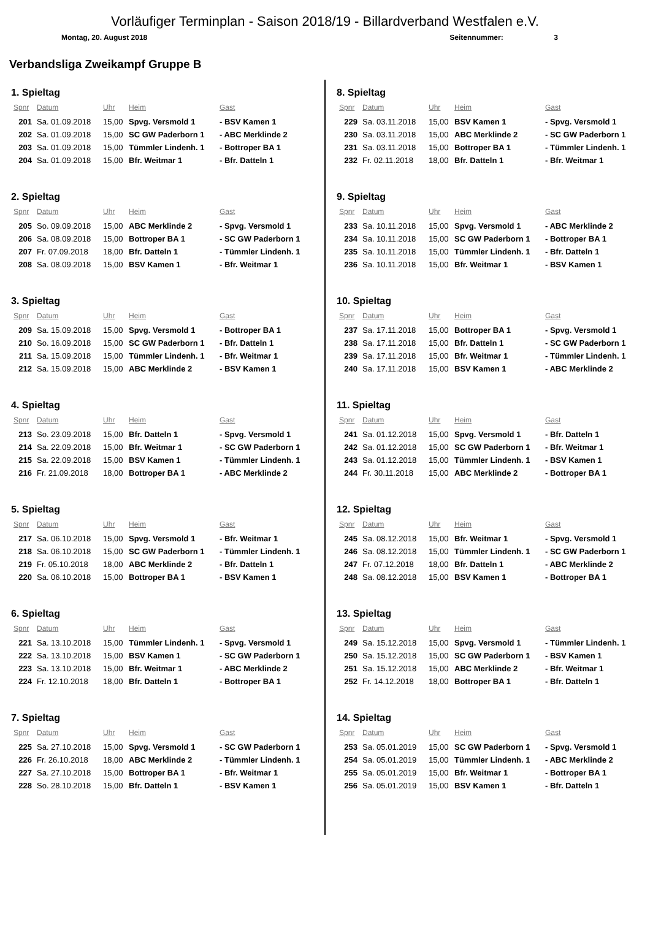Vorläufiger Terminplan - Saison 2018/19 - Billardverband Westfalen e.V.
Montag, 20. August 2018 Seitennummer: 3
Verbandsliga Zweikampf Gruppe B
1. Spieltag
| Spnr | Datum | Uhr | Heim | Gast |
| --- | --- | --- | --- | --- |
| 201 | Sa. 01.09.2018 | 15,00 | Spvg. Versmold 1 | - BSV Kamen 1 |
| 202 | Sa. 01.09.2018 | 15,00 | SC GW Paderborn 1 | - ABC Merklinde 2 |
| 203 | Sa. 01.09.2018 | 15,00 | Tümmler Lindenh. 1 | - Bottroper BA 1 |
| 204 | Sa. 01.09.2018 | 15,00 | Bfr. Weitmar 1 | - Bfr. Datteln 1 |
2. Spieltag
| Spnr | Datum | Uhr | Heim | Gast |
| --- | --- | --- | --- | --- |
| 205 | So. 09.09.2018 | 15,00 | ABC Merklinde 2 | - Spvg. Versmold 1 |
| 206 | Sa. 08.09.2018 | 15,00 | Bottroper BA 1 | - SC GW Paderborn 1 |
| 207 | Fr. 07.09.2018 | 18,00 | Bfr. Datteln 1 | - Tümmler Lindenh. 1 |
| 208 | Sa. 08.09.2018 | 15,00 | BSV Kamen 1 | - Bfr. Weitmar 1 |
3. Spieltag
| Spnr | Datum | Uhr | Heim | Gast |
| --- | --- | --- | --- | --- |
| 209 | Sa. 15.09.2018 | 15,00 | Spvg. Versmold 1 | - Bottroper BA 1 |
| 210 | So. 16.09.2018 | 15,00 | SC GW Paderborn 1 | - Bfr. Datteln 1 |
| 211 | Sa. 15.09.2018 | 15,00 | Tümmler Lindenh. 1 | - Bfr. Weitmar 1 |
| 212 | Sa. 15.09.2018 | 15,00 | ABC Merklinde 2 | - BSV Kamen 1 |
4. Spieltag
| Spnr | Datum | Uhr | Heim | Gast |
| --- | --- | --- | --- | --- |
| 213 | So. 23.09.2018 | 15,00 | Bfr. Datteln 1 | - Spvg. Versmold 1 |
| 214 | Sa. 22.09.2018 | 15,00 | Bfr. Weitmar 1 | - SC GW Paderborn 1 |
| 215 | Sa. 22.09.2018 | 15,00 | BSV Kamen 1 | - Tümmler Lindenh. 1 |
| 216 | Fr. 21.09.2018 | 18,00 | Bottroper BA 1 | - ABC Merklinde 2 |
5. Spieltag
| Spnr | Datum | Uhr | Heim | Gast |
| --- | --- | --- | --- | --- |
| 217 | Sa. 06.10.2018 | 15,00 | Spvg. Versmold 1 | - Bfr. Weitmar 1 |
| 218 | Sa. 06.10.2018 | 15,00 | SC GW Paderborn 1 | - Tümmler Lindenh. 1 |
| 219 | Fr. 05.10.2018 | 18,00 | ABC Merklinde 2 | - Bfr. Datteln 1 |
| 220 | Sa. 06.10.2018 | 15,00 | Bottroper BA 1 | - BSV Kamen 1 |
6. Spieltag
| Spnr | Datum | Uhr | Heim | Gast |
| --- | --- | --- | --- | --- |
| 221 | Sa. 13.10.2018 | 15,00 | Tümmler Lindenh. 1 | - Spvg. Versmold 1 |
| 222 | Sa. 13.10.2018 | 15,00 | BSV Kamen 1 | - SC GW Paderborn 1 |
| 223 | Sa. 13.10.2018 | 15,00 | Bfr. Weitmar 1 | - ABC Merklinde 2 |
| 224 | Fr. 12.10.2018 | 18,00 | Bfr. Datteln 1 | - Bottroper BA 1 |
7. Spieltag
| Spnr | Datum | Uhr | Heim | Gast |
| --- | --- | --- | --- | --- |
| 225 | Sa. 27.10.2018 | 15,00 | Spvg. Versmold 1 | - SC GW Paderborn 1 |
| 226 | Fr. 26.10.2018 | 18,00 | ABC Merklinde 2 | - Tümmler Lindenh. 1 |
| 227 | Sa. 27.10.2018 | 15,00 | Bottroper BA 1 | - Bfr. Weitmar 1 |
| 228 | So. 28.10.2018 | 15,00 | Bfr. Datteln 1 | - BSV Kamen 1 |
8. Spieltag
| Spnr | Datum | Uhr | Heim | Gast |
| --- | --- | --- | --- | --- |
| 229 | Sa. 03.11.2018 | 15,00 | BSV Kamen 1 | - Spvg. Versmold 1 |
| 230 | Sa. 03.11.2018 | 15,00 | ABC Merklinde 2 | - SC GW Paderborn 1 |
| 231 | Sa. 03.11.2018 | 15,00 | Bottroper BA 1 | - Tümmler Lindenh. 1 |
| 232 | Fr. 02.11.2018 | 18,00 | Bfr. Datteln 1 | - Bfr. Weitmar 1 |
9. Spieltag
| Spnr | Datum | Uhr | Heim | Gast |
| --- | --- | --- | --- | --- |
| 233 | Sa. 10.11.2018 | 15,00 | Spvg. Versmold 1 | - ABC Merklinde 2 |
| 234 | Sa. 10.11.2018 | 15,00 | SC GW Paderborn 1 | - Bottroper BA 1 |
| 235 | Sa. 10.11.2018 | 15,00 | Tümmler Lindenh. 1 | - Bfr. Datteln 1 |
| 236 | Sa. 10.11.2018 | 15,00 | Bfr. Weitmar 1 | - BSV Kamen 1 |
10. Spieltag
| Spnr | Datum | Uhr | Heim | Gast |
| --- | --- | --- | --- | --- |
| 237 | Sa. 17.11.2018 | 15,00 | Bottroper BA 1 | - Spvg. Versmold 1 |
| 238 | Sa. 17.11.2018 | 15,00 | Bfr. Datteln 1 | - SC GW Paderborn 1 |
| 239 | Sa. 17.11.2018 | 15,00 | Bfr. Weitmar 1 | - Tümmler Lindenh. 1 |
| 240 | Sa. 17.11.2018 | 15,00 | BSV Kamen 1 | - ABC Merklinde 2 |
11. Spieltag
| Spnr | Datum | Uhr | Heim | Gast |
| --- | --- | --- | --- | --- |
| 241 | Sa. 01.12.2018 | 15,00 | Spvg. Versmold 1 | - Bfr. Datteln 1 |
| 242 | Sa. 01.12.2018 | 15,00 | SC GW Paderborn 1 | - Bfr. Weitmar 1 |
| 243 | Sa. 01.12.2018 | 15,00 | Tümmler Lindenh. 1 | - BSV Kamen 1 |
| 244 | Fr. 30.11.2018 | 15,00 | ABC Merklinde 2 | - Bottroper BA 1 |
12. Spieltag
| Spnr | Datum | Uhr | Heim | Gast |
| --- | --- | --- | --- | --- |
| 245 | Sa. 08.12.2018 | 15,00 | Bfr. Weitmar 1 | - Spvg. Versmold 1 |
| 246 | Sa. 08.12.2018 | 15,00 | Tümmler Lindenh. 1 | - SC GW Paderborn 1 |
| 247 | Fr. 07.12.2018 | 18,00 | Bfr. Datteln 1 | - ABC Merklinde 2 |
| 248 | Sa. 08.12.2018 | 15,00 | BSV Kamen 1 | - Bottroper BA 1 |
13. Spieltag
| Spnr | Datum | Uhr | Heim | Gast |
| --- | --- | --- | --- | --- |
| 249 | Sa. 15.12.2018 | 15,00 | Spvg. Versmold 1 | - Tümmler Lindenh. 1 |
| 250 | Sa. 15.12.2018 | 15,00 | SC GW Paderborn 1 | - BSV Kamen 1 |
| 251 | Sa. 15.12.2018 | 15,00 | ABC Merklinde 2 | - Bfr. Weitmar 1 |
| 252 | Fr. 14.12.2018 | 18,00 | Bottroper BA 1 | - Bfr. Datteln 1 |
14. Spieltag
| Spnr | Datum | Uhr | Heim | Gast |
| --- | --- | --- | --- | --- |
| 253 | Sa. 05.01.2019 | 15,00 | SC GW Paderborn 1 | - Spvg. Versmold 1 |
| 254 | Sa. 05.01.2019 | 15,00 | Tümmler Lindenh. 1 | - ABC Merklinde 2 |
| 255 | Sa. 05.01.2019 | 15,00 | Bfr. Weitmar 1 | - Bottroper BA 1 |
| 256 | Sa. 05.01.2019 | 15,00 | BSV Kamen 1 | - Bfr. Datteln 1 |